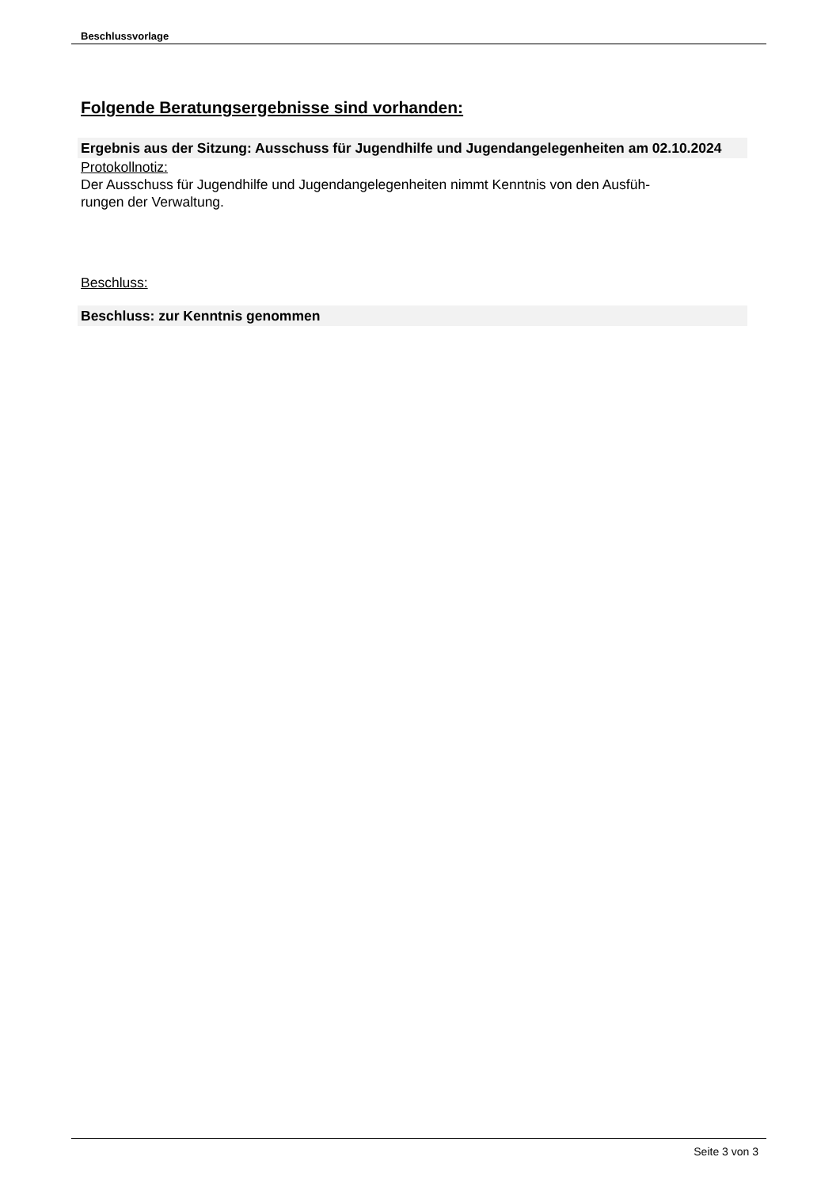Beschlussvorlage
Folgende Beratungsergebnisse sind vorhanden:
Ergebnis aus der Sitzung: Ausschuss für Jugendhilfe und Jugendangelegenheiten am 02.10.2024
Protokollnotiz:
Der Ausschuss für Jugendhilfe und Jugendangelegenheiten nimmt Kenntnis von den Ausfüh-
rungen der Verwaltung.
Beschluss:
Beschluss: zur Kenntnis genommen
Seite 3 von 3